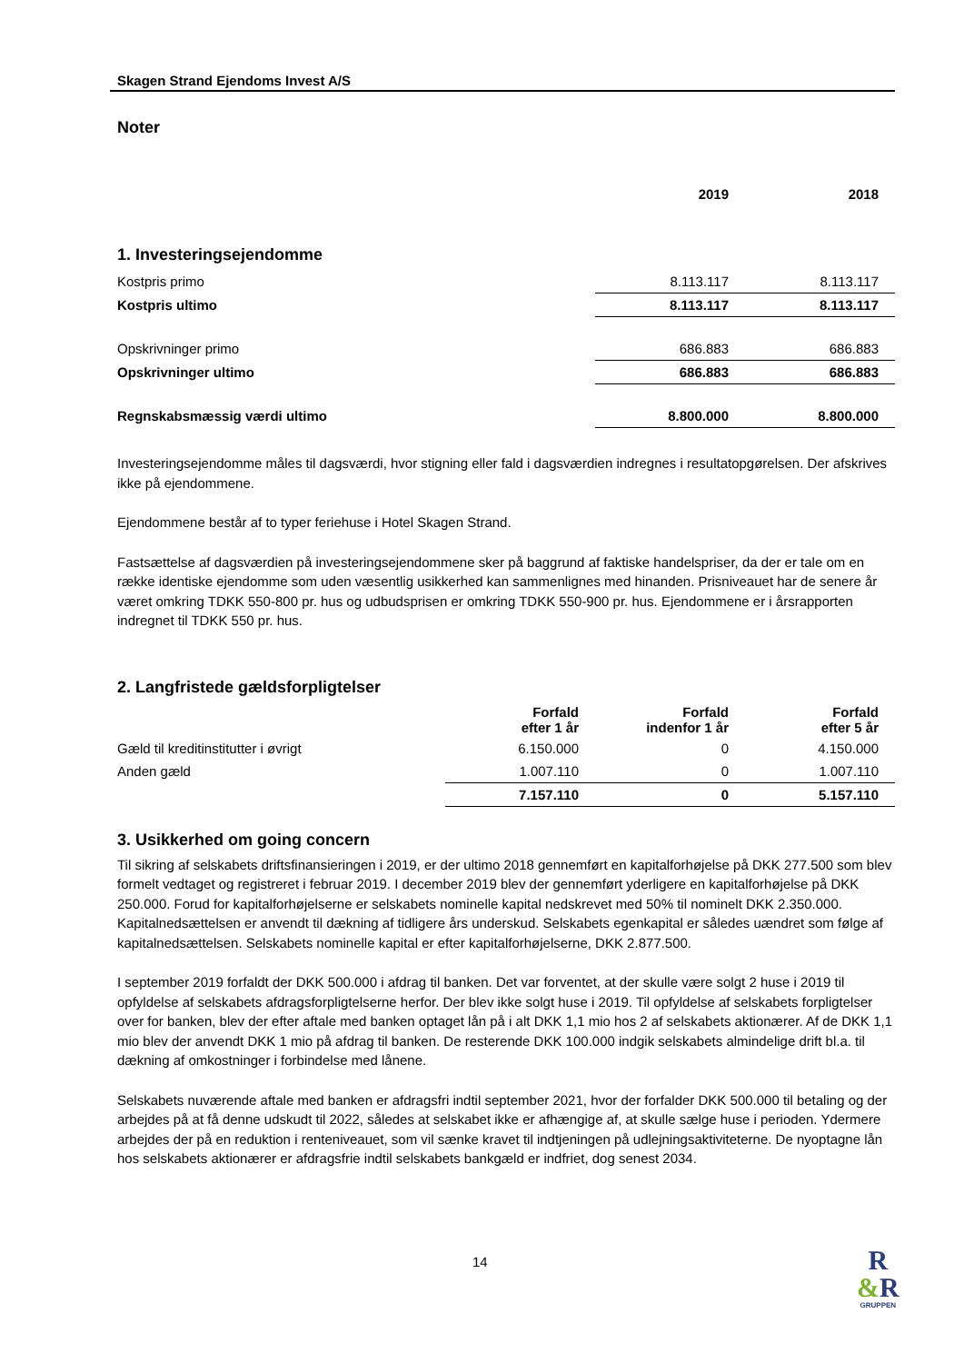Skagen Strand Ejendoms Invest A/S
Noter
| | 2019 | 2018 |
1. Investeringsejendomme
| Kostpris primo | 8.113.117 | 8.113.117 |
| Kostpris ultimo | 8.113.117 | 8.113.117 |
| Opskrivninger primo | 686.883 | 686.883 |
| Opskrivninger ultimo | 686.883 | 686.883 |
| Regnskabsmæssig værdi ultimo | 8.800.000 | 8.800.000 |
Investeringsejendomme måles til dagsværdi, hvor stigning eller fald i dagsværdien indregnes i resultatopgørelsen. Der afskrives ikke på ejendommene.
Ejendommene består af to typer feriehuse i Hotel Skagen Strand.
Fastsættelse af dagsværdien på investeringsejendommene sker på baggrund af faktiske handelspriser, da der er tale om en række identiske ejendomme som uden væsentlig usikkerhed kan sammenlignes med hinanden. Prisniveauet har de senere år været omkring TDKK 550-800 pr. hus og udbudsprisen er omkring TDKK 550-900 pr. hus. Ejendommene er i årsrapporten indregnet til TDKK 550 pr. hus.
2. Langfristede gældsforpligtelser
| | Forfald efter 1 år | Forfald indenfor 1 år | Forfald efter 5 år |
| Gæld til kreditinstitutter i øvrigt | 6.150.000 | 0 | 4.150.000 |
| Anden gæld | 1.007.110 | 0 | 1.007.110 |
| | 7.157.110 | 0 | 5.157.110 |
3. Usikkerhed om going concern
Til sikring af selskabets driftsfinansieringen i 2019, er der ultimo 2018 gennemført en kapitalforhøjelse på DKK 277.500 som blev formelt vedtaget og registreret i februar 2019. I december 2019 blev der gennemført yderligere en kapitalforhøjelse på DKK 250.000. Forud for kapitalforhøjelserne er selskabets nominelle kapital nedskrevet med 50% til nominelt DKK 2.350.000. Kapitalnedsættelsen er anvendt til dækning af tidligere års underskud. Selskabets egenkapital er således uændret som følge af kapitalnedsættelsen. Selskabets nominelle kapital er efter kapitalforhøjelserne, DKK 2.877.500.
I september 2019 forfaldt der DKK 500.000 i afdrag til banken. Det var forventet, at der skulle være solgt 2 huse i 2019 til opfyldelse af selskabets afdragsforpligtelserne herfor. Der blev ikke solgt huse i 2019. Til opfyldelse af selskabets forpligtelser over for banken, blev der efter aftale med banken optaget lån på i alt DKK 1,1 mio hos 2 af selskabets aktionærer. Af de DKK 1,1 mio blev der anvendt DKK 1 mio på afdrag til banken. De resterende DKK 100.000 indgik selskabets almindelige drift bl.a. til dækning af omkostninger i forbindelse med lånene.
Selskabets nuværende aftale med banken er afdragsfri indtil september 2021, hvor der forfalder DKK 500.000 til betaling og der arbejdes på at få denne udskudt til 2022, således at selskabet ikke er afhængige af, at skulle sælge huse i perioden. Ydermere arbejdes der på en reduktion i renteniveauet, som vil sænke kravet til indtjeningen på udlejningsaktiviteterne. De nyoptagne lån hos selskabets aktionærer er afdragsfrie indtil selskabets bankgæld er indfriet, dog senest 2034.
14
R
&R
GRUPPEN